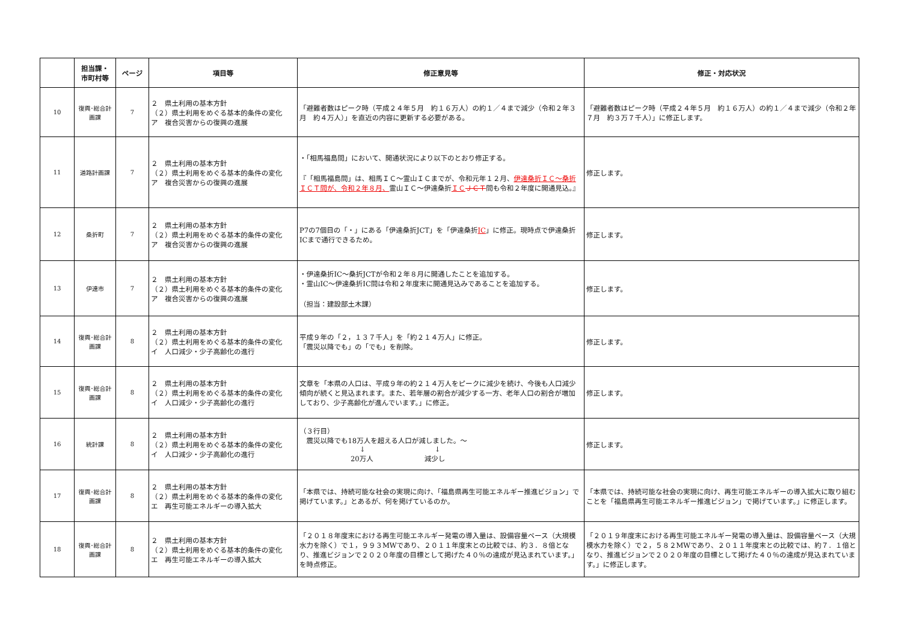| | 担当課・ 市町村等 | ページ | 項目等 | 修正意見等 | 修正・対応状況 |
| --- | --- | --- | --- | --- | --- |
| 10 | 復興･総合計画課 | 7 | ２ 県土利用の基本方針 （２）県土利用をめぐる基本的条件の変化 ア 複合災害からの復興の進展 | 「避難者数はピーク時（平成２４年５月 約１６万人）の約１／４まで減少（令和２年３月 約４万人）」を直近の内容に更新する必要がある。 | 「避難者数はピーク時（平成２４年５月 約１６万人）の約１／４まで減少（令和２年７月 約３万７千人）」に修正します。 |
| 11 | 道路計画課 | 7 | ２ 県土利用の基本方針 （２）県土利用をめぐる基本的条件の変化 ア 複合災害からの復興の進展 | ・「相馬福島間」において、開通状況により以下のとおり修正する。 『「相馬福島間」は、相馬ＩＣ～霊山ＩＣまでが、令和元年１２月、 伊達桑折ＩＣ～桑折ＩＣＴ間が、令和２年８月、 霊山ＩＣ～伊達桑折 ＩＣ ＪＣＴ 間も令和２年度に開通見込。』 | 修正します。 |
| 12 | 桑折町 | 7 | ２ 県土利用の基本方針 （２）県土利用をめぐる基本的条件の変化 ア 複合災害からの復興の進展 | P7の7個目の「・」にある「伊達桑折JCT」を「伊達桑折 IC 」に修正。現時点で伊達桑折ICまで通行できるため。 | 修正します。 |
| 13 | 伊達市 | 7 | ２ 県土利用の基本方針 （２）県土利用をめぐる基本的条件の変化 ア 複合災害からの復興の進展 | ・伊達桑折IC～桑折JCTが令和２年８月に開通したことを追加する。 ・霊山IC～伊達桑折IC間は令和２年度末に開通見込みであることを追加する。 （担当：建設部土木課） | 修正します。 |
| 14 | 復興･総合計画課 | 8 | ２ 県土利用の基本方針 （２）県土利用をめぐる基本的条件の変化 イ 人口減少・少子高齢化の進行 | 平成９年の「２，１３７千人」を「約２１４万人」に修正。 「震災以降でも」の「でも」を削除。 | 修正します。 |
| 15 | 復興･総合計画課 | 8 | ２ 県土利用の基本方針 （２）県土利用をめぐる基本的条件の変化 イ 人口減少・少子高齢化の進行 | 文章を「本県の人口は、平成９年の約２１４万人をピークに減少を続け、今後も人口減少傾向が続くと見込まれます。また、若年層の割合が減少する一方、老年人口の割合が増加しており、少子高齢化が進んでいます。」に修正。 | 修正します。 |
| 16 | 統計課 | 8 | ２ 県土利用の基本方針 （２）県土利用をめぐる基本的条件の変化 イ 人口減少・少子高齢化の進行 | （３行目） 震災以降でも18万人を超える人口が減しました。～ ↓ ↓ 20万人 減少し | 修正します。 |
| 17 | 復興･総合計画課 | 8 | ２ 県土利用の基本方針 （２）県土利用をめぐる基本的条件の変化 エ 再生可能エネルギーの導入拡大 | 「本県では、持続可能な社会の実現に向け、「福島県再生可能エネルギー推進ビジョン」で掲げています。」とあるが、何を掲げているのか。 | 「本県では、持続可能な社会の実現に向け、再生可能エネルギーの導入拡大に取り組むことを「福島県再生可能エネルギー推進ビジョン」で掲げています。」に修正します。 |
| 18 | 復興･総合計画課 | 8 | ２ 県土利用の基本方針 （２）県土利用をめぐる基本的条件の変化 エ 再生可能エネルギーの導入拡大 | 「２０１８年度末における再生可能エネルギー発電の導入量は、設備容量ベース（大規模水力を除く）で１，９９３MWであり、２０１１年度末との比較では、約３．８倍となり、推進ビジョンで２０２０年度の目標として掲げた４０％の達成が見込まれています。」を時点修正。 | 「２０１９年度末における再生可能エネルギー発電の導入量は、設備容量ベース（大規模水力を除く）で２，５８２MWであり、２０１１年度末との比較では、約７．１倍となり、推進ビジョンで２０２０年度の目標として掲げた４０％の達成が見込まれています。」に修正します。 |